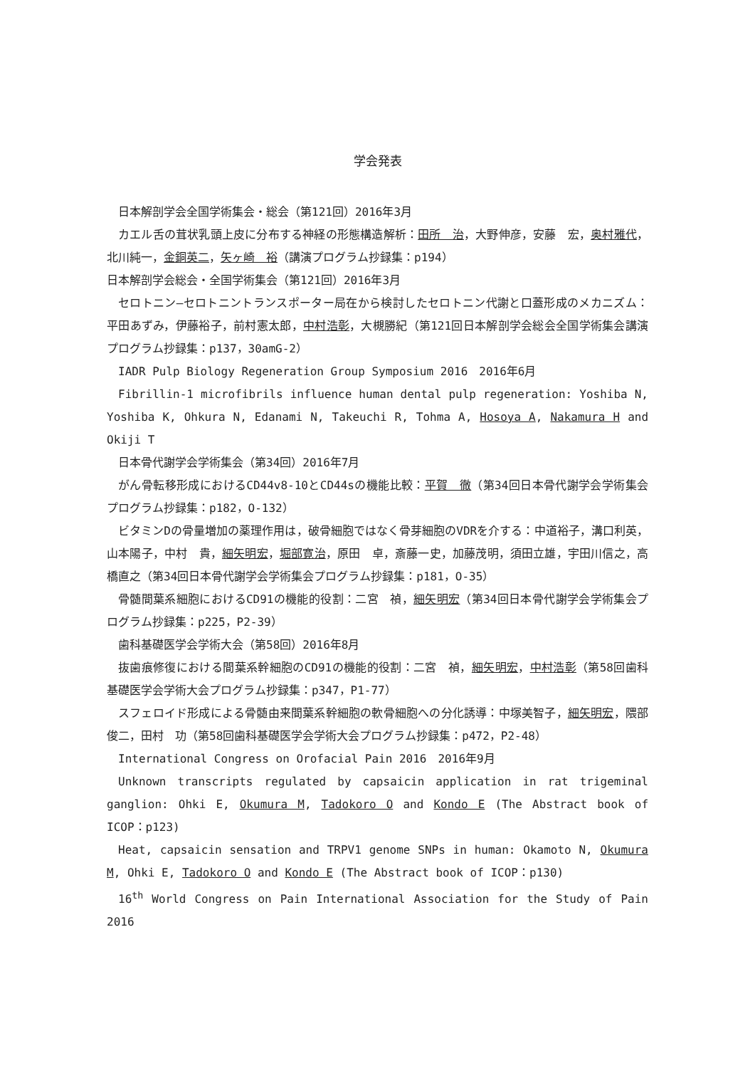学会発表
日本解剖学会全国学術集会・総会（第121回）2016年3月
カエル舌の茸状乳頭上皮に分布する神経の形態構造解析：田所　治，大野伸彦，安藤　宏，奥村雅代，北川純一，金銅英二，矢ヶ崎　裕（講演プログラム抄録集：p194）
日本解剖学会総会・全国学術集会（第121回）2016年3月
セロトニン―セロトニントランスポーター局在から検討したセロトニン代謝と口蓋形成のメカニズム：平田あずみ，伊藤裕子，前村憲太郎，中村浩彰，大槻勝紀（第121回日本解剖学会総会全国学術集会講演プログラム抄録集：p137，30amG-2）
IADR Pulp Biology Regeneration Group Symposium 2016　2016年6月
Fibrillin-1 microfibrils influence human dental pulp regeneration: Yoshiba N, Yoshiba K, Ohkura N, Edanami N, Takeuchi R, Tohma A, Hosoya A, Nakamura H and Okiji T
日本骨代謝学会学術集会（第34回）2016年7月
がん骨転移形成におけるCD44v8-10とCD44sの機能比較：平賀　徹（第34回日本骨代謝学会学術集会プログラム抄録集：p182，O-132）
ビタミンDの骨量増加の薬理作用は，破骨細胞ではなく骨芽細胞のVDRを介する：中道裕子，溝口利英，山本陽子，中村　貴，細矢明宏，堀部寛治，原田　卓，斎藤一史，加藤茂明，須田立雄，宇田川信之，高橋直之（第34回日本骨代謝学会学術集会プログラム抄録集：p181，O-35）
骨髄間葉系細胞におけるCD91の機能的役割：二宮　禎，細矢明宏（第34回日本骨代謝学会学術集会プログラム抄録集：p225，P2-39）
歯科基礎医学会学術大会（第58回）2016年8月
抜歯痕修復における間葉系幹細胞のCD91の機能的役割：二宮　禎，細矢明宏，中村浩彰（第58回歯科基礎医学会学術大会プログラム抄録集：p347，P1-77）
スフェロイド形成による骨髄由来間葉系幹細胞の軟骨細胞への分化誘導：中塚美智子，細矢明宏，隈部俊二，田村　功（第58回歯科基礎医学会学術大会プログラム抄録集：p472，P2-48）
International Congress on Orofacial Pain 2016　2016年9月
Unknown transcripts regulated by capsaicin application in rat trigeminal ganglion: Ohki E, Okumura M, Tadokoro O and Kondo E (The Abstract book of ICOP：p123)
Heat, capsaicin sensation and TRPV1 genome SNPs in human: Okamoto N, Okumura M, Ohki E, Tadokoro O and Kondo E (The Abstract book of ICOP：p130)
16<sup>th</sup> World Congress on Pain International Association for the Study of Pain　2016